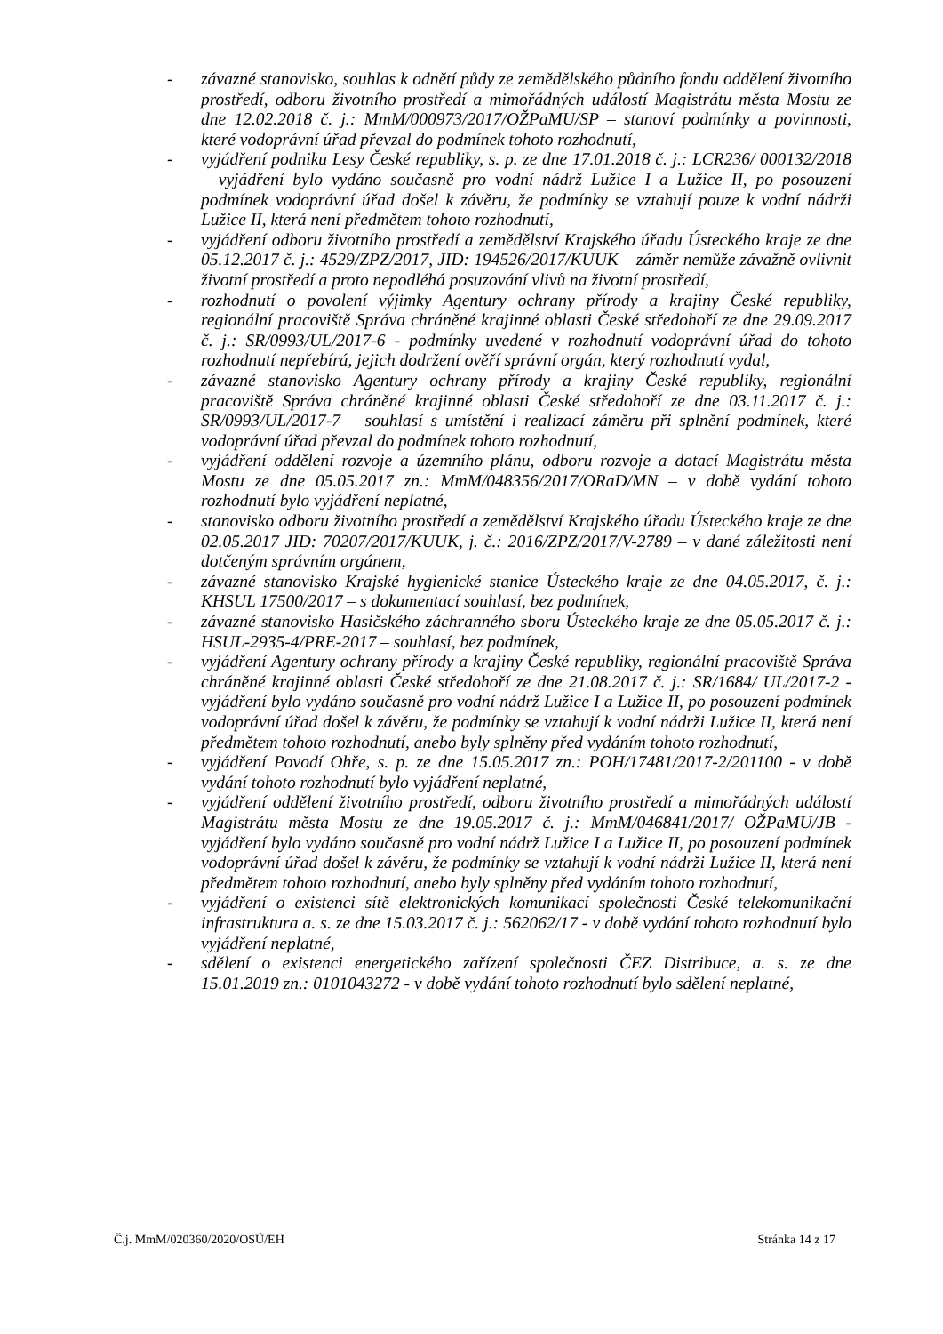- závazné stanovisko, souhlas k odnětí půdy ze zemědělského půdního fondu oddělení životního prostředí, odboru životního prostředí a mimořádných událostí Magistrátu města Mostu ze dne 12.02.2018 č. j.: MmM/000973/2017/OŽPaMU/SP – stanoví podmínky a povinnosti, které vodoprávní úřad převzal do podmínek tohoto rozhodnutí,
- vyjádření podniku Lesy České republiky, s. p. ze dne 17.01.2018 č. j.: LCR236/ 000132/2018 – vyjádření bylo vydáno současně pro vodní nádrž Lužice I a Lužice II, po posouzení podmínek vodoprávní úřad došel k závěru, že podmínky se vztahují pouze k vodní nádrži Lužice II, která není předmětem tohoto rozhodnutí,
- vyjádření odboru životního prostředí a zemědělství Krajského úřadu Ústeckého kraje ze dne 05.12.2017 č. j.: 4529/ZPZ/2017, JID: 194526/2017/KUUK – záměr nemůže závažně ovlivnit životní prostředí a proto nepodléhá posuzování vlivů na životní prostředí,
- rozhodnutí o povolení výjimky Agentury ochrany přírody a krajiny České republiky, regionální pracoviště Správa chráněné krajinné oblasti České středohoří ze dne 29.09.2017 č. j.: SR/0993/UL/2017-6 - podmínky uvedené v rozhodnutí vodoprávní úřad do tohoto rozhodnutí nepřebírá, jejich dodržení ověří správní orgán, který rozhodnutí vydal,
- závazné stanovisko Agentury ochrany přírody a krajiny České republiky, regionální pracoviště Správa chráněné krajinné oblasti České středohoří ze dne 03.11.2017 č. j.: SR/0993/UL/2017-7 – souhlasí s umístění i realizací záměru při splnění podmínek, které vodoprávní úřad převzal do podmínek tohoto rozhodnutí,
- vyjádření oddělení rozvoje a územního plánu, odboru rozvoje a dotací Magistrátu města Mostu ze dne 05.05.2017 zn.: MmM/048356/2017/ORaD/MN – v době vydání tohoto rozhodnutí bylo vyjádření neplatné,
- stanovisko odboru životního prostředí a zemědělství Krajského úřadu Ústeckého kraje ze dne 02.05.2017 JID: 70207/2017/KUUK, j. č.: 2016/ZPZ/2017/V-2789 – v dané záležitosti není dotčeným správním orgánem,
- závazné stanovisko Krajské hygienické stanice Ústeckého kraje ze dne 04.05.2017, č. j.: KHSUL 17500/2017 – s dokumentací souhlasí, bez podmínek,
- závazné stanovisko Hasičského záchranného sboru Ústeckého kraje ze dne 05.05.2017 č. j.: HSUL-2935-4/PRE-2017 – souhlasí, bez podmínek,
- vyjádření Agentury ochrany přírody a krajiny České republiky, regionální pracoviště Správa chráněné krajinné oblasti České středohoří ze dne 21.08.2017 č. j.: SR/1684/ UL/2017-2 - vyjádření bylo vydáno současně pro vodní nádrž Lužice I a Lužice II, po posouzení podmínek vodoprávní úřad došel k závěru, že podmínky se vztahují k vodní nádrži Lužice II, která není předmětem tohoto rozhodnutí, anebo byly splněny před vydáním tohoto rozhodnutí,
- vyjádření Povodí Ohře, s. p. ze dne 15.05.2017 zn.: POH/17481/2017-2/201100 - v době vydání tohoto rozhodnutí bylo vyjádření neplatné,
- vyjádření oddělení životního prostředí, odboru životního prostředí a mimořádných událostí Magistrátu města Mostu ze dne 19.05.2017 č. j.: MmM/046841/2017/ OŽPaMU/JB - vyjádření bylo vydáno současně pro vodní nádrž Lužice I a Lužice II, po posouzení podmínek vodoprávní úřad došel k závěru, že podmínky se vztahují k vodní nádrži Lužice II, která není předmětem tohoto rozhodnutí, anebo byly splněny před vydáním tohoto rozhodnutí,
- vyjádření o existenci sítě elektronických komunikací společnosti České telekomunikační infrastruktura a. s. ze dne 15.03.2017 č. j.: 562062/17 - v době vydání tohoto rozhodnutí bylo vyjádření neplatné,
- sdělení o existenci energetického zařízení společnosti ČEZ Distribuce, a. s. ze dne 15.01.2019 zn.: 0101043272 - v době vydání tohoto rozhodnutí bylo sdělení neplatné,
Č.j. MmM/020360/2020/OSÚ/EH Stránka 14 z 17